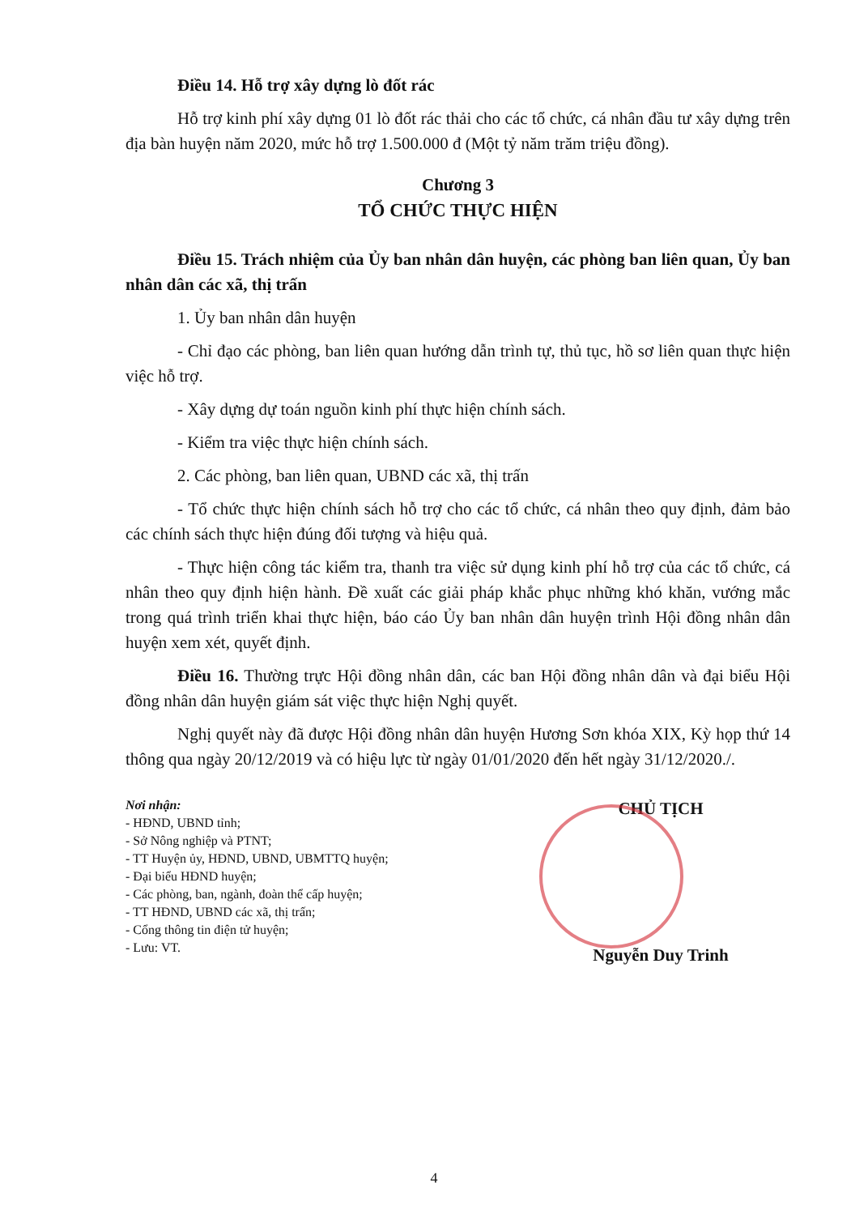Điều 14. Hỗ trợ xây dựng lò đốt rác
Hỗ trợ kinh phí xây dựng 01 lò đốt rác thải cho các tổ chức, cá nhân đầu tư xây dựng trên địa bàn huyện năm 2020, mức hỗ trợ 1.500.000 đ (Một tỷ năm trăm triệu đồng).
Chương 3
TỔ CHỨC THỰC HIỆN
Điều 15. Trách nhiệm của Ủy ban nhân dân huyện, các phòng ban liên quan, Ủy ban nhân dân các xã, thị trấn
1. Ủy ban nhân dân huyện
- Chỉ đạo các phòng, ban liên quan hướng dẫn trình tự, thủ tục, hồ sơ liên quan thực hiện việc hỗ trợ.
- Xây dựng dự toán nguồn kinh phí thực hiện chính sách.
- Kiểm tra việc thực hiện chính sách.
2. Các phòng, ban liên quan, UBND các xã, thị trấn
- Tổ chức thực hiện chính sách hỗ trợ cho các tổ chức, cá nhân theo quy định, đảm bảo các chính sách thực hiện đúng đối tượng và hiệu quả.
- Thực hiện công tác kiểm tra, thanh tra việc sử dụng kinh phí hỗ trợ của các tổ chức, cá nhân theo quy định hiện hành. Đề xuất các giải pháp khắc phục những khó khăn, vướng mắc trong quá trình triển khai thực hiện, báo cáo Ủy ban nhân dân huyện trình Hội đồng nhân dân huyện xem xét, quyết định.
Điều 16. Thường trực Hội đồng nhân dân, các ban Hội đồng nhân dân và đại biểu Hội đồng nhân dân huyện giám sát việc thực hiện Nghị quyết.
Nghị quyết này đã được Hội đồng nhân dân huyện Hương Sơn khóa XIX, Kỳ họp thứ 14 thông qua ngày 20/12/2019 và có hiệu lực từ ngày 01/01/2020 đến hết ngày 31/12/2020./.
Nơi nhận:
- HĐND, UBND tỉnh;
- Sở Nông nghiệp và PTNT;
- TT Huyện ủy, HĐND, UBND, UBMTTQ huyện;
- Đại biểu HĐND huyện;
- Các phòng, ban, ngành, đoàn thể cấp huyện;
- TT HĐND, UBND các xã, thị trấn;
- Cổng thông tin điện tử huyện;
- Lưu: VT.
CHỦ TỊCH
Nguyễn Duy Trinh
4